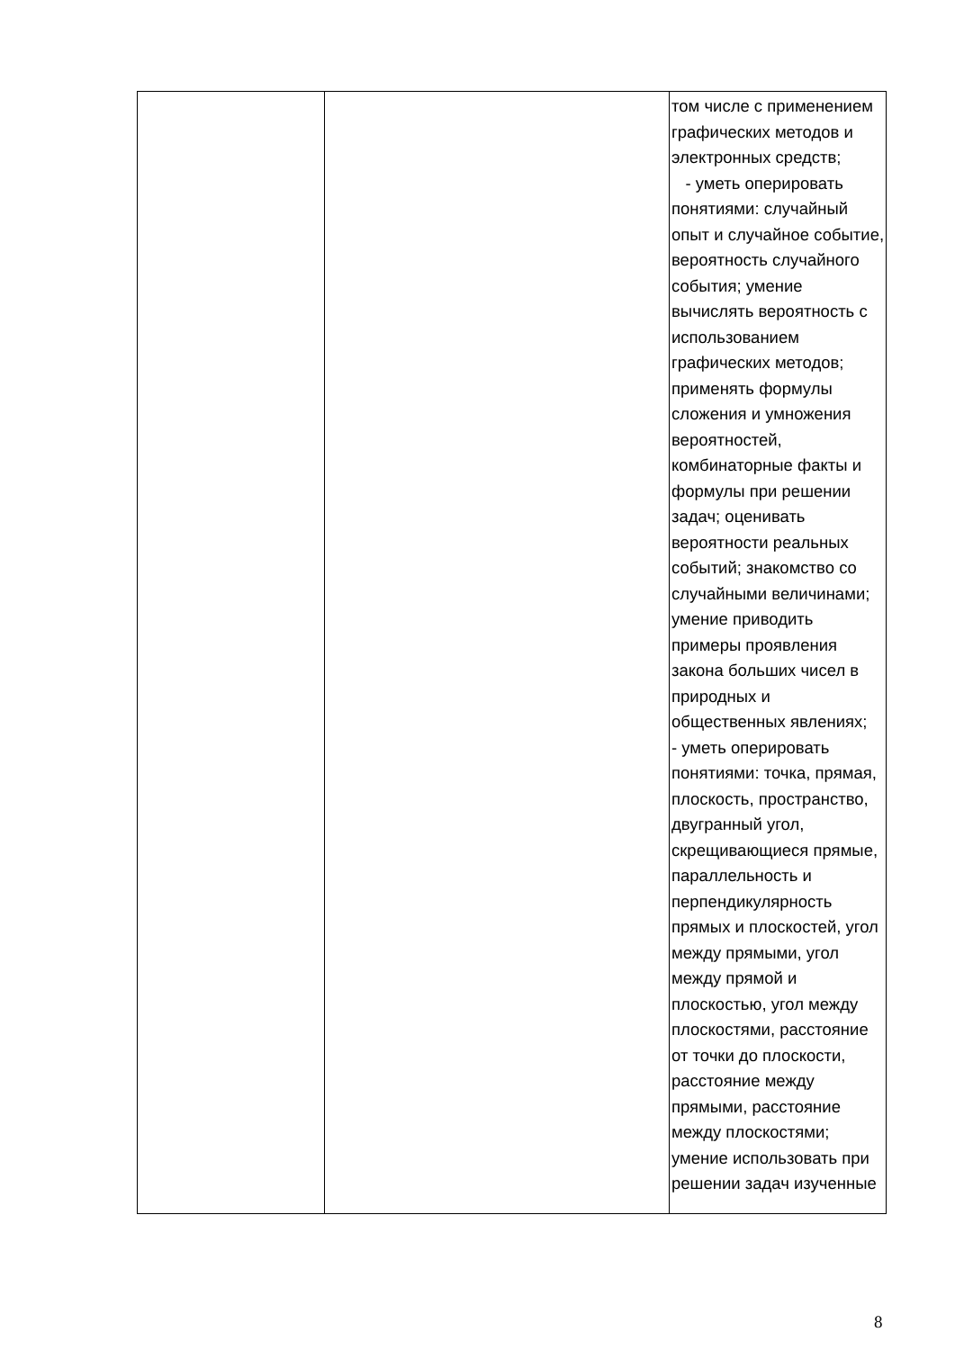| | | том числе с применением графических методов и электронных средств; - уметь оперировать понятиями: случайный опыт и случайное событие, вероятность случайного события; умение вычислять вероятность с использованием графических методов; применять формулы сложения и умножения вероятностей, комбинаторные факты и формулы при решении задач; оценивать вероятности реальных событий; знакомство со случайными величинами; умение приводить примеры проявления закона больших чисел в природных и общественных явлениях; - уметь оперировать понятиями: точка, прямая, плоскость, пространство, двугранный угол, скрещивающиеся прямые, параллельность и перпендикулярность прямых и плоскостей, угол между прямыми, угол между прямой и плоскостью, угол между плоскостями, расстояние от точки до плоскости, расстояние между прямыми, расстояние между плоскостями; умение использовать при решении задач изученные |
8